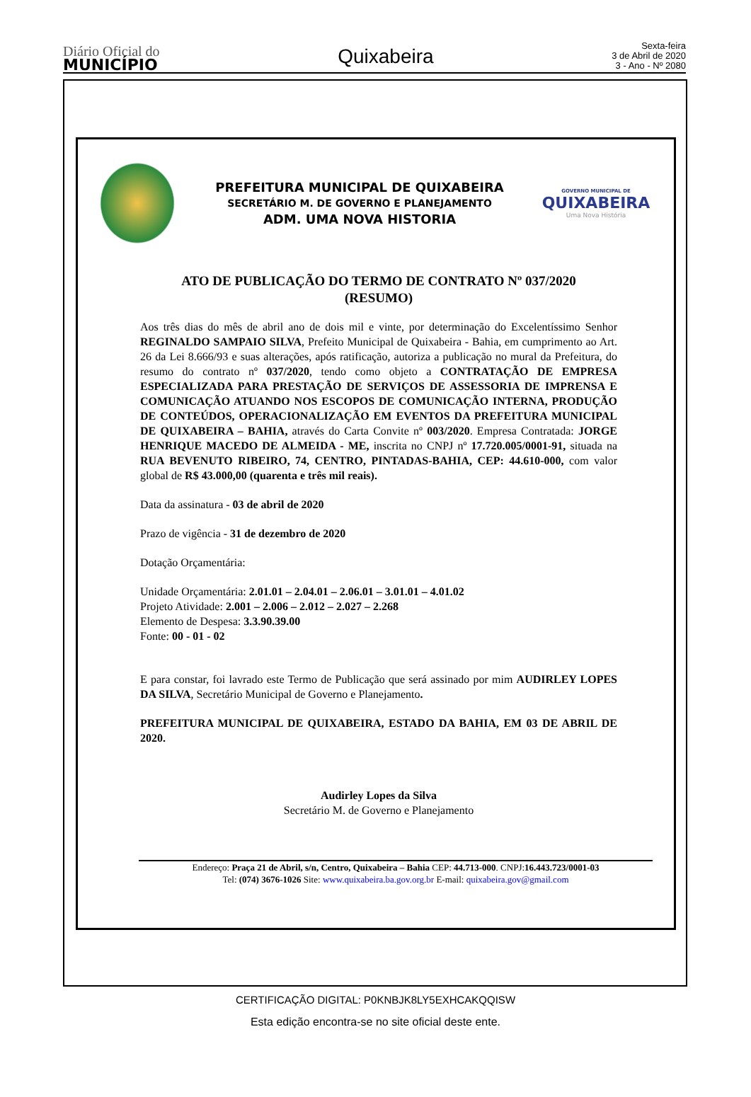Diário Oficial do
MUNICÍPIO
Quixabeira
Sexta-feira
3 de Abril de 2020
3 - Ano - Nº 2080
PREFEITURA MUNICIPAL DE QUIXABEIRA
SECRETÁRIO M. DE GOVERNO E PLANEJAMENTO
ADM. UMA NOVA HISTORIA
GOVERNO MUNICIPAL DE
QUIXABEIRA
Uma Nova História
ATO DE PUBLICAÇÃO DO TERMO DE CONTRATO Nº 037/2020
(RESUMO)
Aos três dias do mês de abril ano de dois mil e vinte, por determinação do Excelentíssimo Senhor REGINALDO SAMPAIO SILVA, Prefeito Municipal de Quixabeira - Bahia, em cumprimento ao Art. 26 da Lei 8.666/93 e suas alterações, após ratificação, autoriza a publicação no mural da Prefeitura, do resumo do contrato nº 037/2020, tendo como objeto a CONTRATAÇÃO DE EMPRESA ESPECIALIZADA PARA PRESTAÇÃO DE SERVIÇOS DE ASSESSORIA DE IMPRENSA E COMUNICAÇÃO ATUANDO NOS ESCOPOS DE COMUNICAÇÃO INTERNA, PRODUÇÃO DE CONTEÚDOS, OPERACIONALIZAÇÃO EM EVENTOS DA PREFEITURA MUNICIPAL DE QUIXABEIRA – BAHIA, através do Carta Convite nº 003/2020. Empresa Contratada: JORGE HENRIQUE MACEDO DE ALMEIDA - ME, inscrita no CNPJ nº 17.720.005/0001-91, situada na RUA BEVENUTO RIBEIRO, 74, CENTRO, PINTADAS-BAHIA, CEP: 44.610-000, com valor global de R$ 43.000,00 (quarenta e três mil reais).
Data da assinatura - 03 de abril de 2020
Prazo de vigência - 31 de dezembro de 2020
Dotação Orçamentária:
Unidade Orçamentária: 2.01.01 – 2.04.01 – 2.06.01 – 3.01.01 – 4.01.02
Projeto Atividade: 2.001 – 2.006 – 2.012 – 2.027 – 2.268
Elemento de Despesa: 3.3.90.39.00
Fonte: 00 - 01 - 02
E para constar, foi lavrado este Termo de Publicação que será assinado por mim AUDIRLEY LOPES DA SILVA, Secretário Municipal de Governo e Planejamento.
PREFEITURA MUNICIPAL DE QUIXABEIRA, ESTADO DA BAHIA, EM 03 DE ABRIL DE 2020.
Audirley Lopes da Silva
Secretário M. de Governo e Planejamento
Endereço: Praça 21 de Abril, s/n, Centro, Quixabeira – Bahia CEP: 44.713-000. CNPJ:16.443.723/0001-03
Tel: (074) 3676-1026 Site: www.quixabeira.ba.gov.org.br E-mail: quixabeira.gov@gmail.com
CERTIFICAÇÃO DIGITAL: P0KNBJK8LY5EXHCAKQQISW
Esta edição encontra-se no site oficial deste ente.